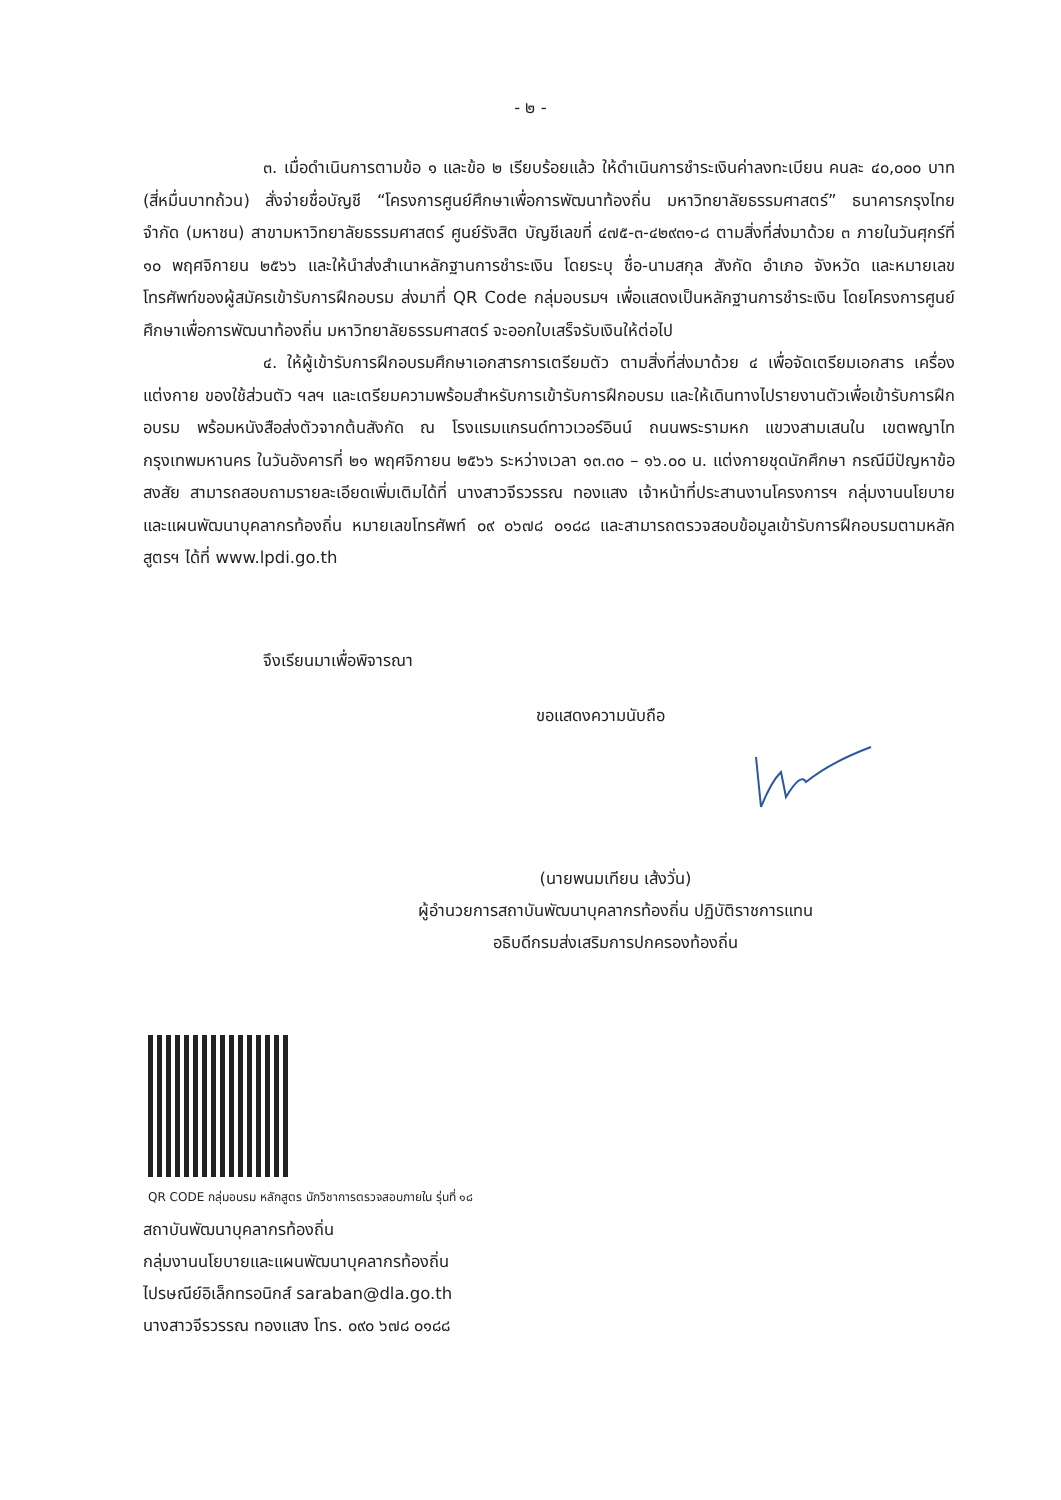- ๒ -
๓. เมื่อดำเนินการตามข้อ ๑ และข้อ ๒ เรียบร้อยแล้ว ให้ดำเนินการชำระเงินค่าลงทะเบียน คนละ ๔๐,๐๐๐ บาท (สี่หมื่นบาทถ้วน) สั่งจ่ายชื่อบัญชี “โครงการศูนย์ศึกษาเพื่อการพัฒนาท้องถิ่น มหาวิทยาลัยธรรมศาสตร์” ธนาคารกรุงไทย จำกัด (มหาชน) สาขามหาวิทยาลัยธรรมศาสตร์ ศูนย์รังสิต บัญชีเลขที่ ๔๗๕-๓-๔๒๙๓๑-๘ ตามสิ่งที่ส่งมาด้วย ๓ ภายในวันศุกร์ที่ ๑๐ พฤศจิกายน ๒๕๖๖ และให้นำส่งสำเนาหลักฐานการชำระเงิน โดยระบุ ชื่อ-นามสกุล สังกัด อำเภอ จังหวัด และหมายเลขโทรศัพท์ของผู้สมัครเข้ารับการฝึกอบรม ส่งมาที่ QR Code กลุ่มอบรมฯ เพื่อแสดงเป็นหลักฐานการชำระเงิน โดยโครงการศูนย์ศึกษาเพื่อการพัฒนาท้องถิ่น มหาวิทยาลัยธรรมศาสตร์ จะออกใบเสร็จรับเงินให้ต่อไป
๔. ให้ผู้เข้ารับการฝึกอบรมศึกษาเอกสารการเตรียมตัว ตามสิ่งที่ส่งมาด้วย ๔ เพื่อจัดเตรียมเอกสาร เครื่องแต่งกาย ของใช้ส่วนตัว ฯลฯ และเตรียมความพร้อมสำหรับการเข้ารับการฝึกอบรม และให้เดินทางไปรายงานตัวเพื่อเข้ารับการฝึกอบรม พร้อมหนังสือส่งตัวจากต้นสังกัด ณ โรงแรมแกรนด์ทาวเวอร์อินน์ ถนนพระรามหก แขวงสามเสนใน เขตพญาไท กรุงเทพมหานคร ในวันอังคารที่ ๒๑ พฤศจิกายน ๒๕๖๖ ระหว่างเวลา ๑๓.๓๐ – ๑๖.๐๐ น. แต่งกายชุดนักศึกษา กรณีมีปัญหาข้อสงสัย สามารถสอบถามรายละเอียดเพิ่มเติมได้ที่ นางสาวจีรวรรณ ทองแสง เจ้าหน้าที่ประสานงานโครงการฯ กลุ่มงานนโยบายและแผนพัฒนาบุคลากรท้องถิ่น หมายเลขโทรศัพท์ ๐๙ ๐๖๗๘ ๐๑๘๘ และสามารถตรวจสอบข้อมูลเข้ารับการฝึกอบรมตามหลักสูตรฯ ได้ที่ www.lpdi.go.th
จึงเรียนมาเพื่อพิจารณา
ขอแสดงความนับถือ
(นายพนมเทียน เส้งวั่น)
ผู้อำนวยการสถาบันพัฒนาบุคลากรท้องถิ่น ปฏิบัติราชการแทน
อธิบดีกรมส่งเสริมการปกครองท้องถิ่น
QR CODE กลุ่มอบรม หลักสูตร นักวิชาการตรวจสอบภายใน รุ่นที่ ๑๘
สถาบันพัฒนาบุคลากรท้องถิ่น
กลุ่มงานนโยบายและแผนพัฒนาบุคลากรท้องถิ่น
ไปรษณีย์อิเล็กทรอนิกส์ saraban@dla.go.th
นางสาวจีรวรรณ ทองแสง โทร. ๐๙๐ ๖๗๘ ๐๑๘๘